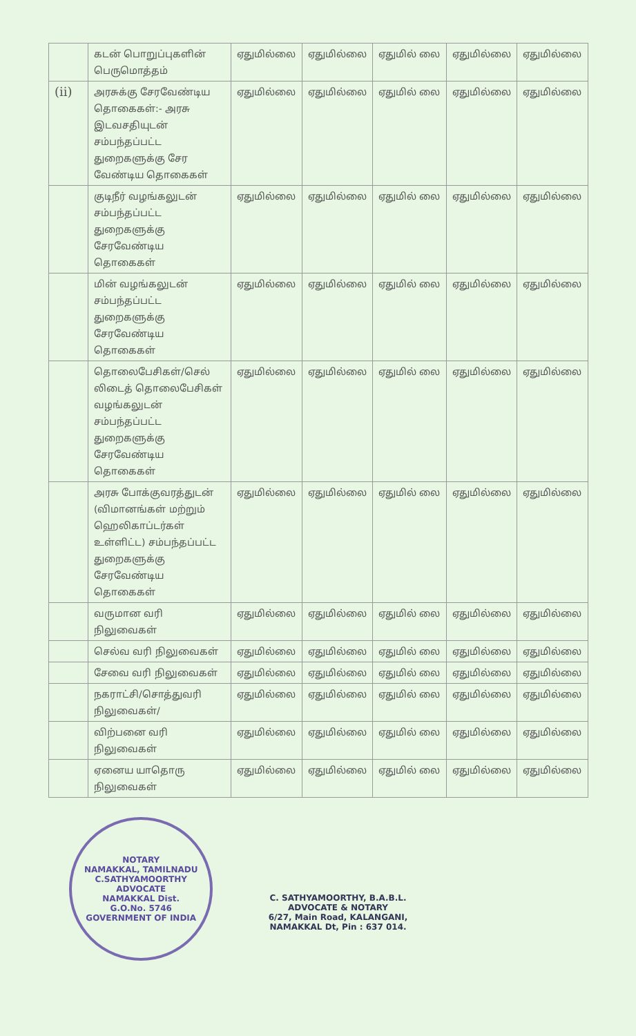| | கடன் பொறுப்புகளின் பெருமொத்தம் | ஏதுமில்லை | ஏதுமில்லை | ஏதுமில் லை | ஏதுமில்லை | ஏதுமில்லை |
| (ii) | அரசுக்கு சேரவேண்டிய தொகைகள்:- அரசு இடவசதியுடன் சம்பந்தப்பட்ட துறைகளுக்கு சேர வேண்டிய தொகைகள் | ஏதுமில்லை | ஏதுமில்லை | ஏதுமில் லை | ஏதுமில்லை | ஏதுமில்லை |
| | குடிநீர் வழங்கலுடன் சம்பந்தப்பட்ட துறைகளுக்கு சேரவேண்டிய தொகைகள் | ஏதுமில்லை | ஏதுமில்லை | ஏதுமில் லை | ஏதுமில்லை | ஏதுமில்லை |
| | மின் வழங்கலுடன் சம்பந்தப்பட்ட துறைகளுக்கு சேரவேண்டிய தொகைகள் | ஏதுமில்லை | ஏதுமில்லை | ஏதுமில் லை | ஏதுமில்லை | ஏதுமில்லை |
| | தொலைபேசிகள்/செல் லிடைத் தொலைபேசிகள் வழங்கலுடன் சம்பந்தப்பட்ட துறைகளுக்கு சேரவேண்டிய தொகைகள் | ஏதுமில்லை | ஏதுமில்லை | ஏதுமில் லை | ஏதுமில்லை | ஏதுமில்லை |
| | அரசு போக்குவரத்துடன் (விமானங்கள் மற்றும் ஹெலிகாப்டர்கள் உள்ளிட்ட) சம்பந்தப்பட்ட துறைகளுக்கு சேரவேண்டிய தொகைகள் | ஏதுமில்லை | ஏதுமில்லை | ஏதுமில் லை | ஏதுமில்லை | ஏதுமில்லை |
| | வருமான வரி நிலுவைகள் | ஏதுமில்லை | ஏதுமில்லை | ஏதுமில் லை | ஏதுமில்லை | ஏதுமில்லை |
| | செல்வ வரி நிலுவைகள் | ஏதுமில்லை | ஏதுமில்லை | ஏதுமில் லை | ஏதுமில்லை | ஏதுமில்லை |
| | சேவை வரி நிலுவைகள் | ஏதுமில்லை | ஏதுமில்லை | ஏதுமில் லை | ஏதுமில்லை | ஏதுமில்லை |
| | நகராட்சி/சொத்துவரி நிலுவைகள்/ | ஏதுமில்லை | ஏதுமில்லை | ஏதுமில் லை | ஏதுமில்லை | ஏதுமில்லை |
| | விற்பனை வரி நிலுவைகள் | ஏதுமில்லை | ஏதுமில்லை | ஏதுமில் லை | ஏதுமில்லை | ஏதுமில்லை |
| | ஏனைய யாதொரு நிலுவைகள் | ஏதுமில்லை | ஏதுமில்லை | ஏதுமில் லை | ஏதுமில்லை | ஏதுமில்லை |
NOTARY
NAMAKKAL, TAMILNADU
C.SATHYAMOORTHY
ADVOCATE
NAMAKKAL Dist.
G.O.No. 5746
GOVERNMENT OF INDIA
C. SATHYAMOORTHY, B.A.B.L.
ADVOCATE & NOTARY
6/27, Main Road, KALANGANI,
NAMAKKAL Dt, Pin : 637 014.